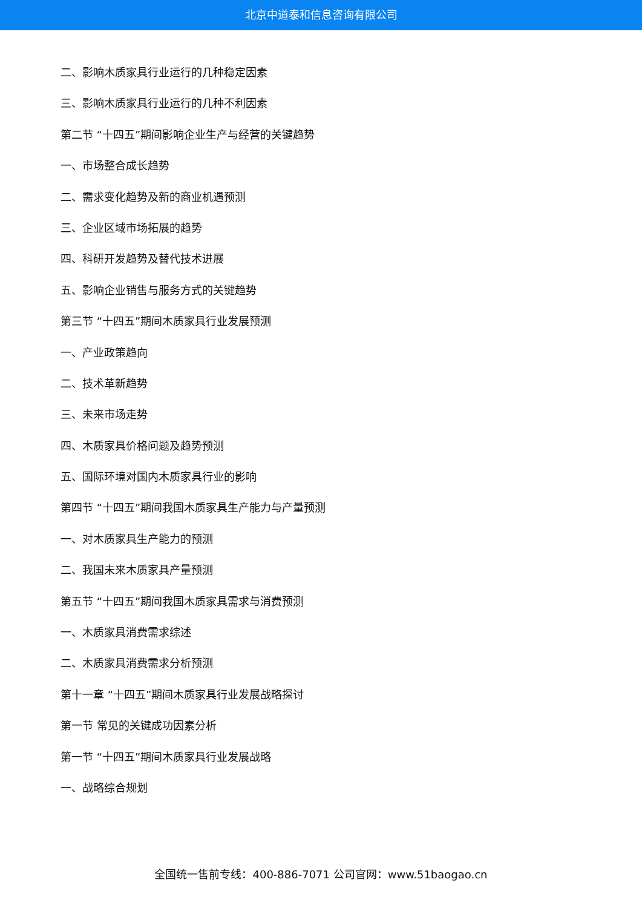北京中道泰和信息咨询有限公司
二、影响木质家具行业运行的几种稳定因素
三、影响木质家具行业运行的几种不利因素
第二节 “十四五”期间影响企业生产与经营的关键趋势
一、市场整合成长趋势
二、需求变化趋势及新的商业机遇预测
三、企业区域市场拓展的趋势
四、科研开发趋势及替代技术进展
五、影响企业销售与服务方式的关键趋势
第三节 “十四五”期间木质家具行业发展预测
一、产业政策趋向
二、技术革新趋势
三、未来市场走势
四、木质家具价格问题及趋势预测
五、国际环境对国内木质家具行业的影响
第四节 “十四五”期间我国木质家具生产能力与产量预测
一、对木质家具生产能力的预测
二、我国未来木质家具产量预测
第五节 “十四五”期间我国木质家具需求与消费预测
一、木质家具消费需求综述
二、木质家具消费需求分析预测
第十一章 “十四五”期间木质家具行业发展战略探讨
第一节 常见的关键成功因素分析
第一节 “十四五”期间木质家具行业发展战略
一、战略综合规划
全国统一售前专线：400-886-7071 公司官网：www.51baogao.cn